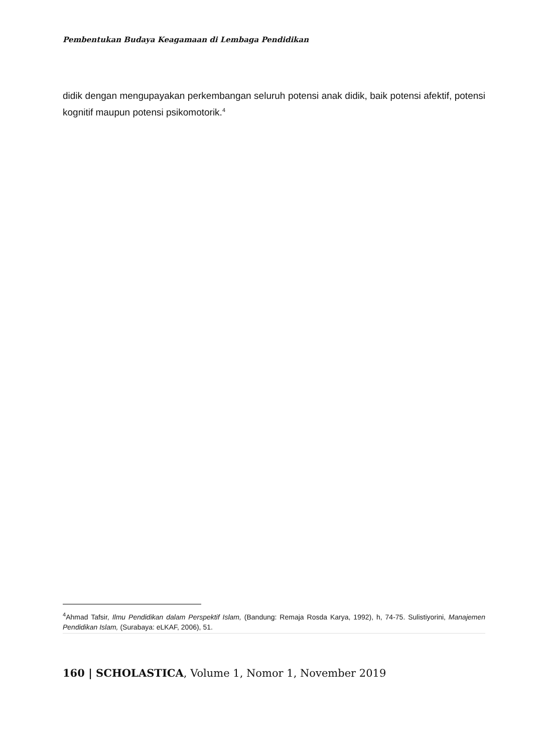Pembentukan Budaya Keagamaan di Lembaga Pendidikan
didik dengan mengupayakan perkembangan seluruh potensi anak didik, baik potensi afektif, potensi kognitif maupun potensi psikomotorik.<sup>4</sup>
<sup>4</sup> Ahmad Tafsir, Ilmu Pendidikan dalam Perspektif Islam, (Bandung: Remaja Rosda Karya, 1992), h, 74-75. Sulistiyorini, Manajemen Pendidikan Islam, (Surabaya: eLKAF, 2006), 51.
160 | SCHOLASTICA, Volume 1, Nomor 1, November 2019